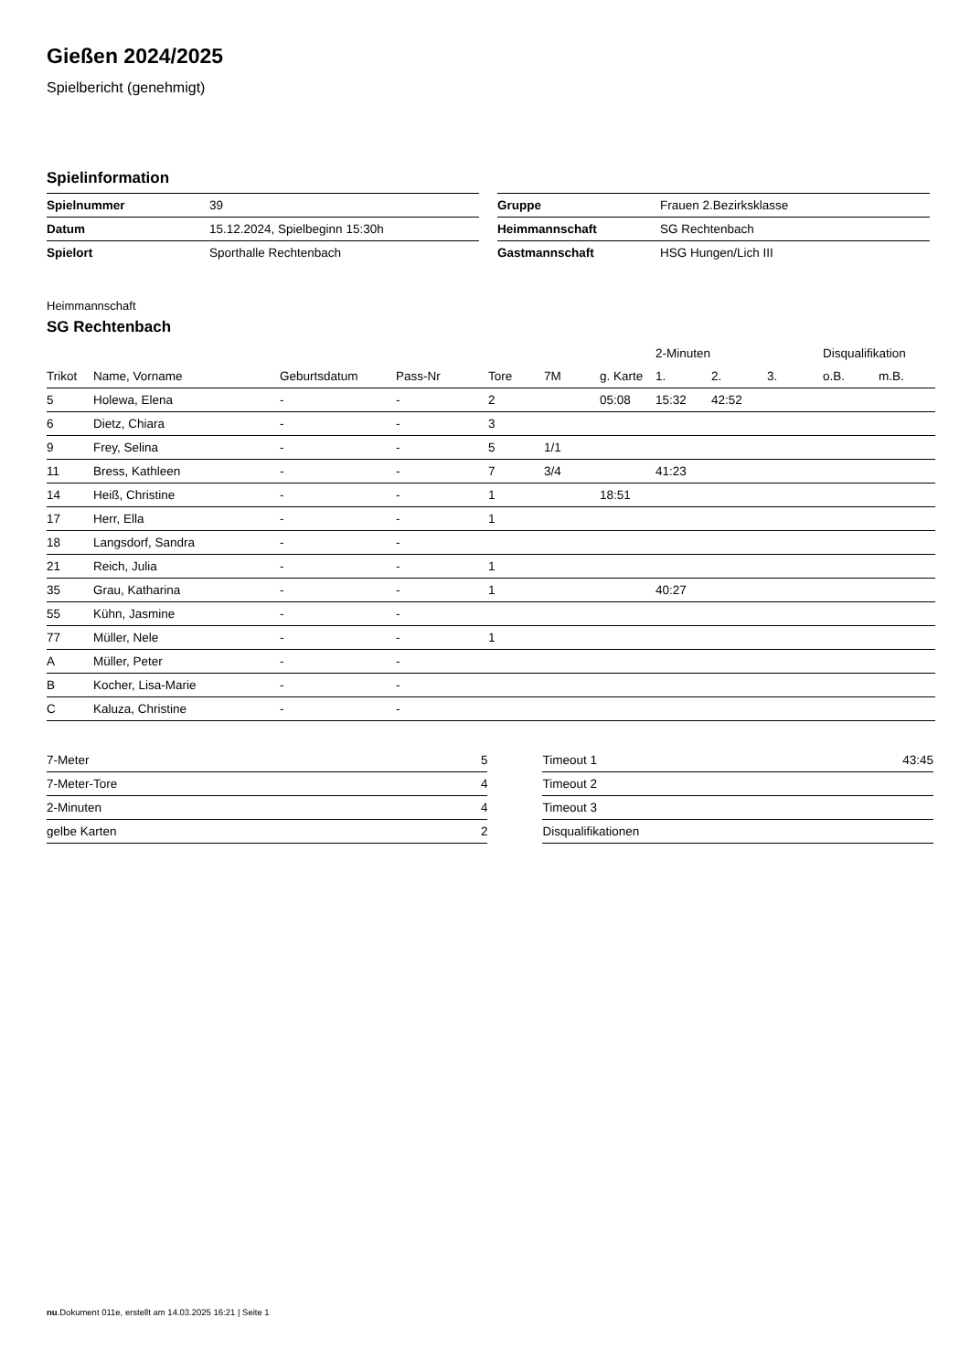Gießen 2024/2025
Spielbericht (genehmigt)
Spielinformation
| Spielnummer | 39 |
| Datum | 15.12.2024, Spielbeginn 15:30h |
| Spielort | Sporthalle Rechtenbach |
| Gruppe | Frauen 2.Bezirksklasse |
| Heimmannschaft | SG Rechtenbach |
| Gastmannschaft | HSG Hungen/Lich III |
Heimmannschaft
SG Rechtenbach
| | | | | | | | 2-Minuten | | | Disqualifikation | |
| --- | --- | --- | --- | --- | --- | --- | --- | --- | --- | --- | --- |
| Trikot | Name, Vorname | Geburtsdatum | Pass-Nr | Tore | 7M | g. Karte | 1. | 2. | 3. | o.B. | m.B. |
| 5 | Holewa, Elena | - | - | 2 | | 05:08 | 15:32 | 42:52 | | | |
| 6 | Dietz, Chiara | - | - | 3 | | | | | | | |
| 9 | Frey, Selina | - | - | 5 | 1/1 | | | | | | |
| 11 | Bress, Kathleen | - | - | 7 | 3/4 | | 41:23 | | | | |
| 14 | Heiß, Christine | - | - | 1 | | 18:51 | | | | | |
| 17 | Herr, Ella | - | - | 1 | | | | | | | |
| 18 | Langsdorf, Sandra | - | - | | | | | | | | |
| 21 | Reich, Julia | - | - | 1 | | | | | | | |
| 35 | Grau, Katharina | - | - | 1 | | | 40:27 | | | | |
| 55 | Kühn, Jasmine | - | - | | | | | | | | |
| 77 | Müller, Nele | - | - | 1 | | | | | | | |
| A | Müller, Peter | - | - | | | | | | | | |
| B | Kocher, Lisa-Marie | - | - | | | | | | | | |
| C | Kaluza, Christine | - | - | | | | | | | | |
| 7-Meter | 5 |
| 7-Meter-Tore | 4 |
| 2-Minuten | 4 |
| gelbe Karten | 2 |
| Timeout 1 | 43:45 |
| Timeout 2 | |
| Timeout 3 | |
| Disqualifikationen | |
nu.Dokument 011e, erstellt am 14.03.2025 16:21 | Seite 1